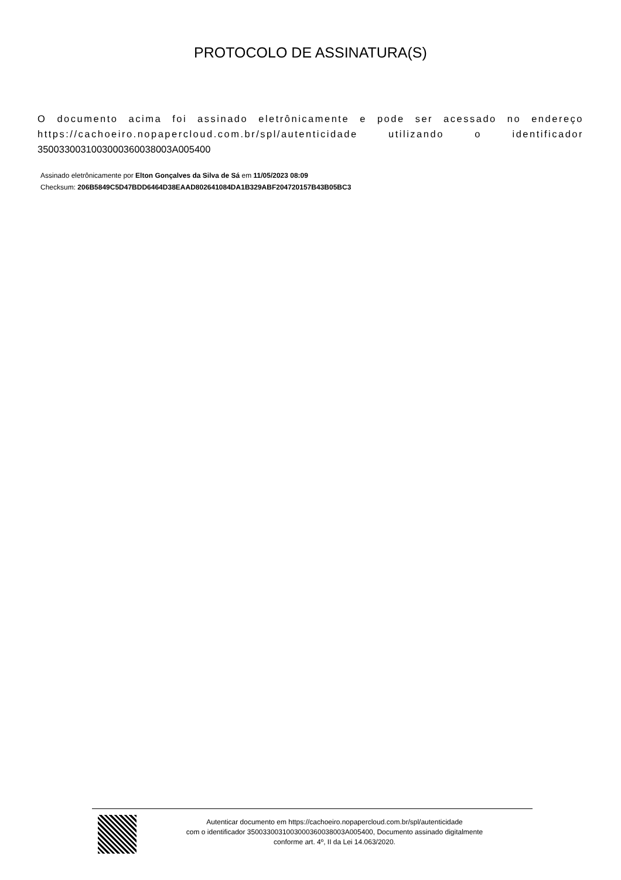PROTOCOLO DE ASSINATURA(S)
O documento acima foi assinado eletrônicamente e pode ser acessado no endereço https://cachoeiro.nopapercloud.com.br/spl/autenticidade utilizando o identificador 3500330031003000360038003A005400
Assinado eletrônicamente por Elton Gonçalves da Silva de Sá em 11/05/2023 08:09
Checksum: 206B5849C5D47BDD6464D38EAAD802641084DA1B329ABF204720157B43B05BC3
Autenticar documento em https://cachoeiro.nopapercloud.com.br/spl/autenticidade
com o identificador 3500330031003000360038003A005400, Documento assinado digitalmente
conforme art. 4º, II da Lei 14.063/2020.